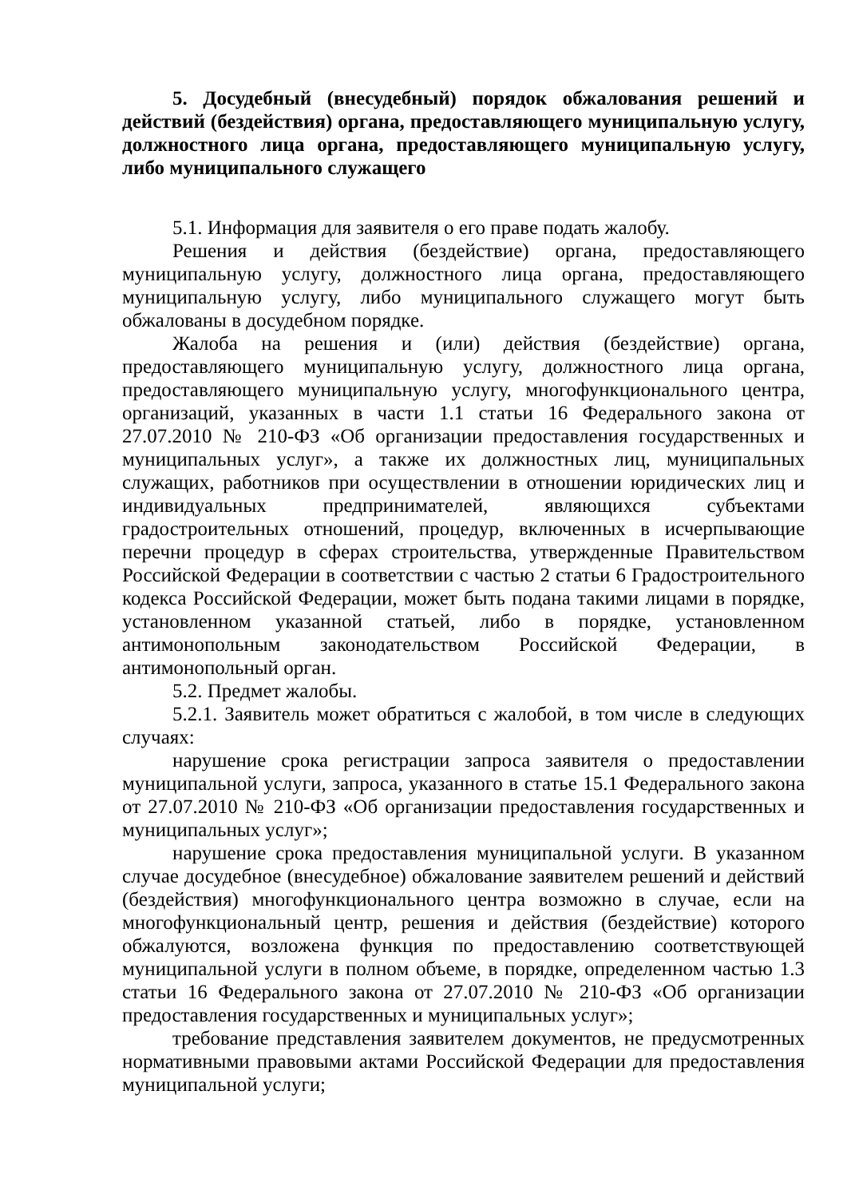5. Досудебный (внесудебный) порядок обжалования решений и действий (бездействия) органа, предоставляющего муниципальную услугу, должностного лица органа, предоставляющего муниципальную услугу, либо муниципального служащего
5.1. Информация для заявителя о его праве подать жалобу.
Решения и действия (бездействие) органа, предоставляющего муниципальную услугу, должностного лица органа, предоставляющего муниципальную услугу, либо муниципального служащего могут быть обжалованы в досудебном порядке.
Жалоба на решения и (или) действия (бездействие) органа, предоставляющего муниципальную услугу, должностного лица органа, предоставляющего муниципальную услугу, многофункционального центра, организаций, указанных в части 1.1 статьи 16 Федерального закона от 27.07.2010 № 210-ФЗ «Об организации предоставления государственных и муниципальных услуг», а также их должностных лиц, муниципальных служащих, работников при осуществлении в отношении юридических лиц и индивидуальных предпринимателей, являющихся субъектами градостроительных отношений, процедур, включенных в исчерпывающие перечни процедур в сферах строительства, утвержденные Правительством Российской Федерации в соответствии с частью 2 статьи 6 Градостроительного кодекса Российской Федерации, может быть подана такими лицами в порядке, установленном указанной статьей, либо в порядке, установленном антимонопольным законодательством Российской Федерации, в антимонопольный орган.
5.2. Предмет жалобы.
5.2.1. Заявитель может обратиться с жалобой, в том числе в следующих случаях:
нарушение срока регистрации запроса заявителя о предоставлении муниципальной услуги, запроса, указанного в статье 15.1 Федерального закона от 27.07.2010 № 210-ФЗ «Об организации предоставления государственных и муниципальных услуг»;
нарушение срока предоставления муниципальной услуги. В указанном случае досудебное (внесудебное) обжалование заявителем решений и действий (бездействия) многофункционального центра возможно в случае, если на многофункциональный центр, решения и действия (бездействие) которого обжалуются, возложена функция по предоставлению соответствующей муниципальной услуги в полном объеме, в порядке, определенном частью 1.3 статьи 16 Федерального закона от 27.07.2010 № 210-ФЗ «Об организации предоставления государственных и муниципальных услуг»;
требование представления заявителем документов, не предусмотренных нормативными правовыми актами Российской Федерации для предоставления муниципальной услуги;